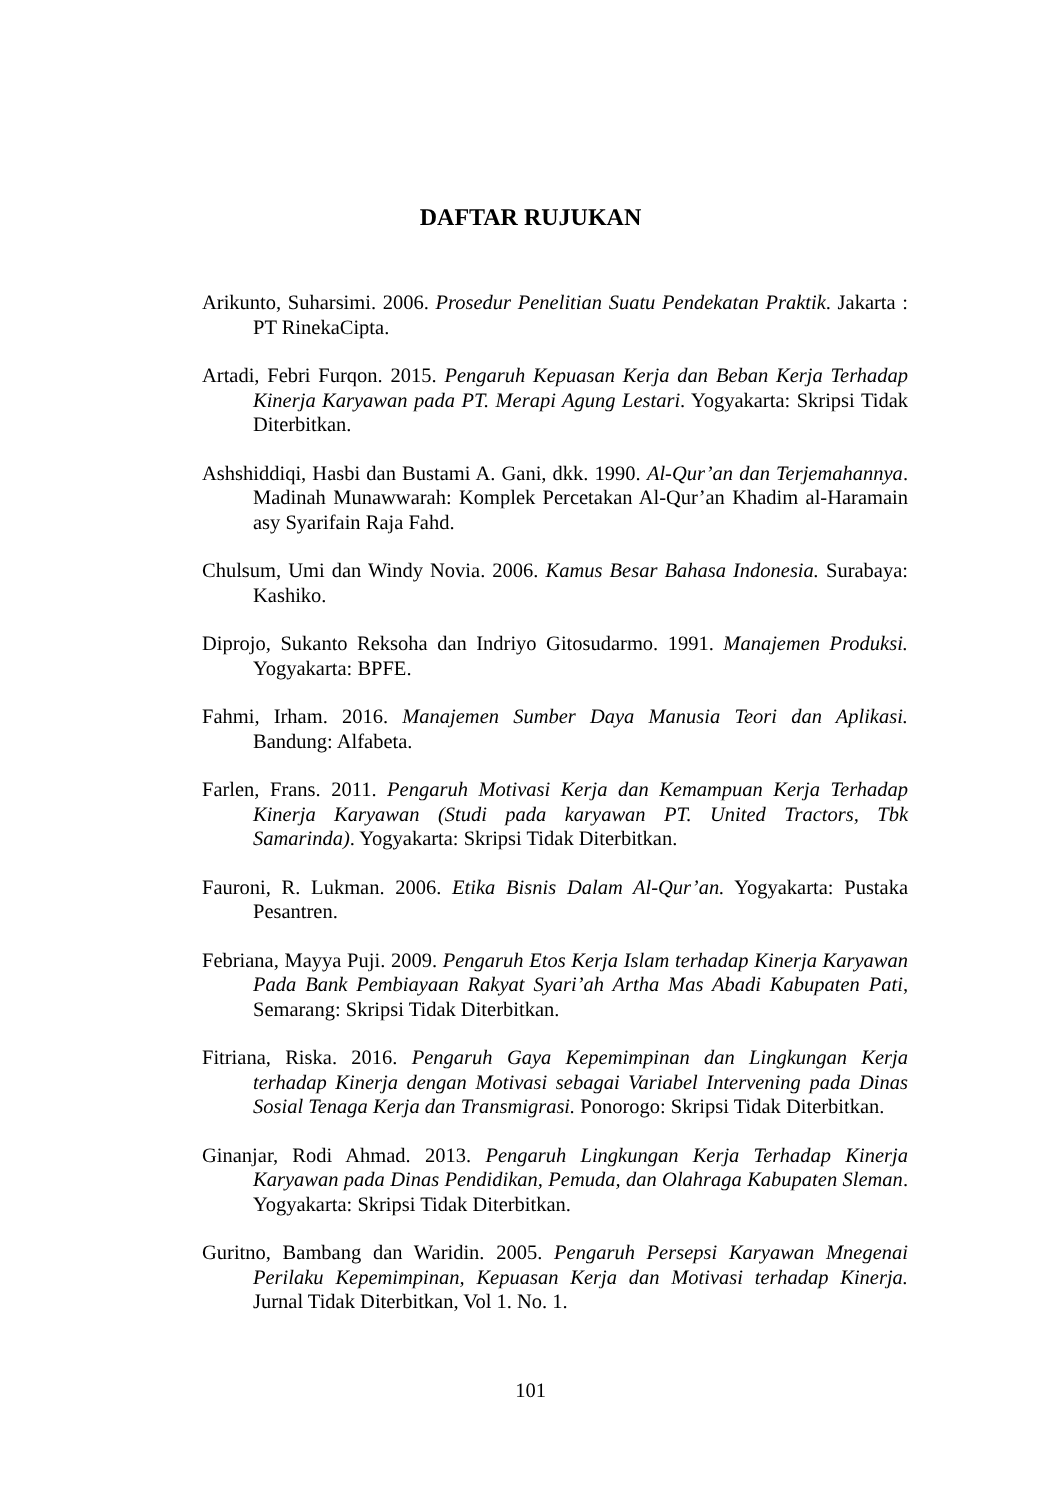DAFTAR RUJUKAN
Arikunto, Suharsimi. 2006. Prosedur Penelitian Suatu Pendekatan Praktik. Jakarta : PT RinekaCipta.
Artadi, Febri Furqon. 2015. Pengaruh Kepuasan Kerja dan Beban Kerja Terhadap Kinerja Karyawan pada PT. Merapi Agung Lestari. Yogyakarta: Skripsi Tidak Diterbitkan.
Ashshiddiqi, Hasbi dan Bustami A. Gani, dkk. 1990. Al-Qur’an dan Terjemahannya. Madinah Munawwarah: Komplek Percetakan Al-Qur’an Khadim al-Haramain asy Syarifain Raja Fahd.
Chulsum, Umi dan Windy Novia. 2006. Kamus Besar Bahasa Indonesia. Surabaya: Kashiko.
Diprojo, Sukanto Reksoha dan Indriyo Gitosudarmo. 1991. Manajemen Produksi. Yogyakarta: BPFE.
Fahmi, Irham. 2016. Manajemen Sumber Daya Manusia Teori dan Aplikasi. Bandung: Alfabeta.
Farlen, Frans. 2011. Pengaruh Motivasi Kerja dan Kemampuan Kerja Terhadap Kinerja Karyawan (Studi pada karyawan PT. United Tractors, Tbk Samarinda). Yogyakarta: Skripsi Tidak Diterbitkan.
Fauroni, R. Lukman. 2006. Etika Bisnis Dalam Al-Qur’an. Yogyakarta: Pustaka Pesantren.
Febriana, Mayya Puji. 2009. Pengaruh Etos Kerja Islam terhadap Kinerja Karyawan Pada Bank Pembiayaan Rakyat Syari’ah Artha Mas Abadi Kabupaten Pati, Semarang: Skripsi Tidak Diterbitkan.
Fitriana, Riska. 2016. Pengaruh Gaya Kepemimpinan dan Lingkungan Kerja terhadap Kinerja dengan Motivasi sebagai Variabel Intervening pada Dinas Sosial Tenaga Kerja dan Transmigrasi. Ponorogo: Skripsi Tidak Diterbitkan.
Ginanjar, Rodi Ahmad. 2013. Pengaruh Lingkungan Kerja Terhadap Kinerja Karyawan pada Dinas Pendidikan, Pemuda, dan Olahraga Kabupaten Sleman. Yogyakarta: Skripsi Tidak Diterbitkan.
Guritno, Bambang dan Waridin. 2005. Pengaruh Persepsi Karyawan Mnegenai Perilaku Kepemimpinan, Kepuasan Kerja dan Motivasi terhadap Kinerja. Jurnal Tidak Diterbitkan, Vol 1. No. 1.
101